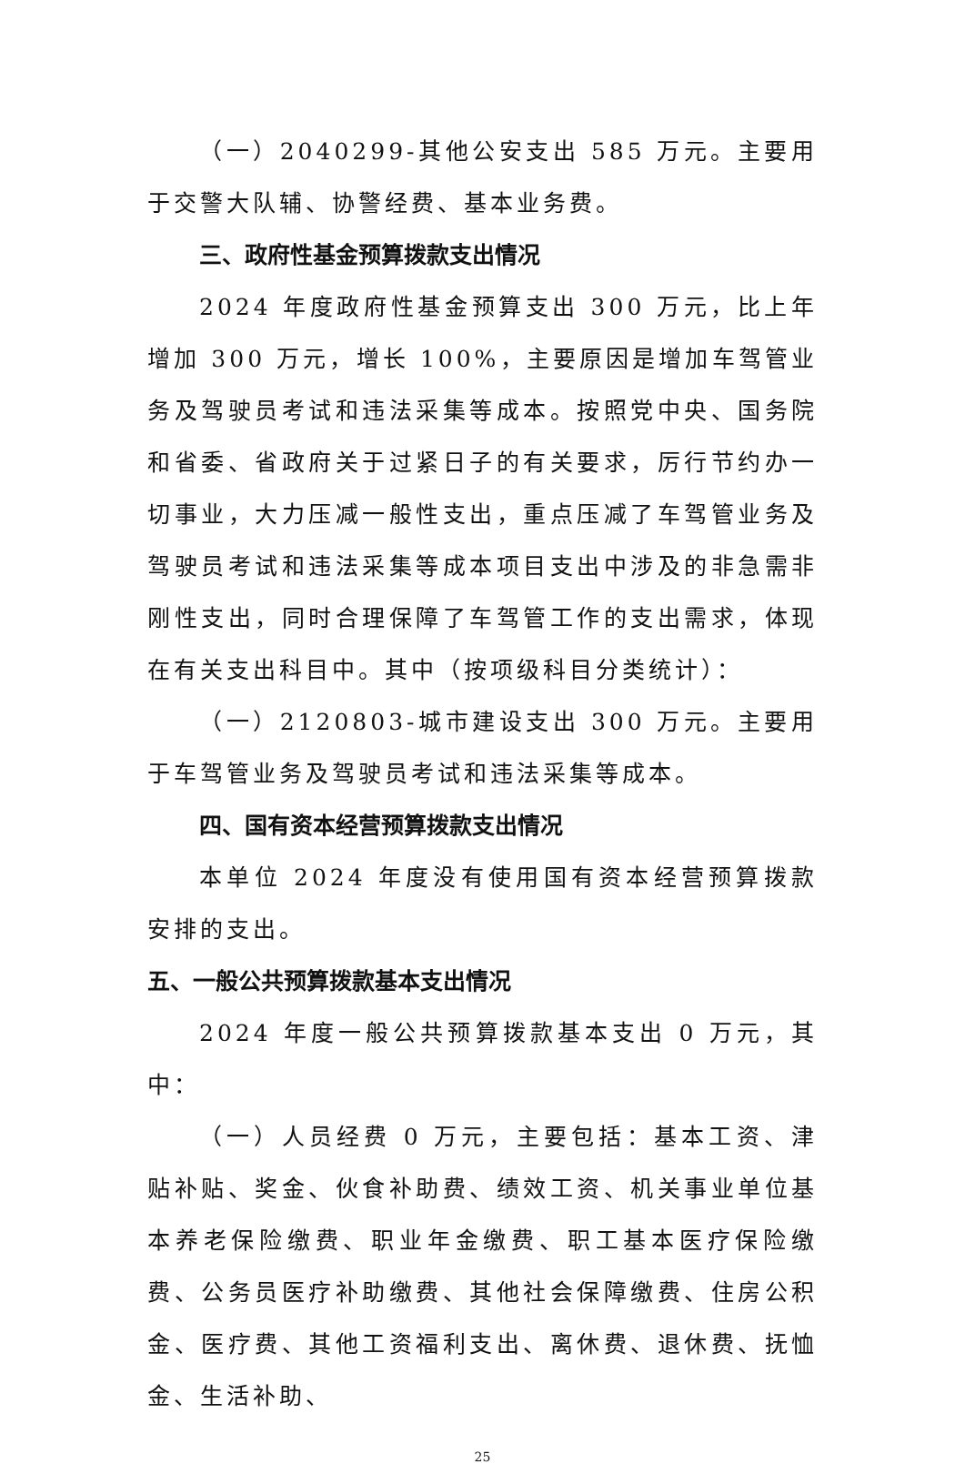（一）2040299-其他公安支出 585 万元。主要用于交警大队辅、协警经费、基本业务费。
三、政府性基金预算拨款支出情况
2024 年度政府性基金预算支出 300 万元，比上年增加 300 万元，增长 100%，主要原因是增加车驾管业务及驾驶员考试和违法采集等成本。按照党中央、国务院和省委、省政府关于过紧日子的有关要求，厉行节约办一切事业，大力压减一般性支出，重点压减了车驾管业务及驾驶员考试和违法采集等成本项目支出中涉及的非急需非刚性支出，同时合理保障了车驾管工作的支出需求，体现在有关支出科目中。其中（按项级科目分类统计）：
（一）2120803-城市建设支出 300 万元。主要用于车驾管业务及驾驶员考试和违法采集等成本。
四、国有资本经营预算拨款支出情况
本单位 2024 年度没有使用国有资本经营预算拨款安排的支出。
五、一般公共预算拨款基本支出情况
2024 年度一般公共预算拨款基本支出 0 万元，其中：
（一）人员经费 0 万元，主要包括：基本工资、津贴补贴、奖金、伙食补助费、绩效工资、机关事业单位基本养老保险缴费、职业年金缴费、职工基本医疗保险缴费、公务员医疗补助缴费、其他社会保障缴费、住房公积金、医疗费、其他工资福利支出、离休费、退休费、抚恤金、生活补助、
25